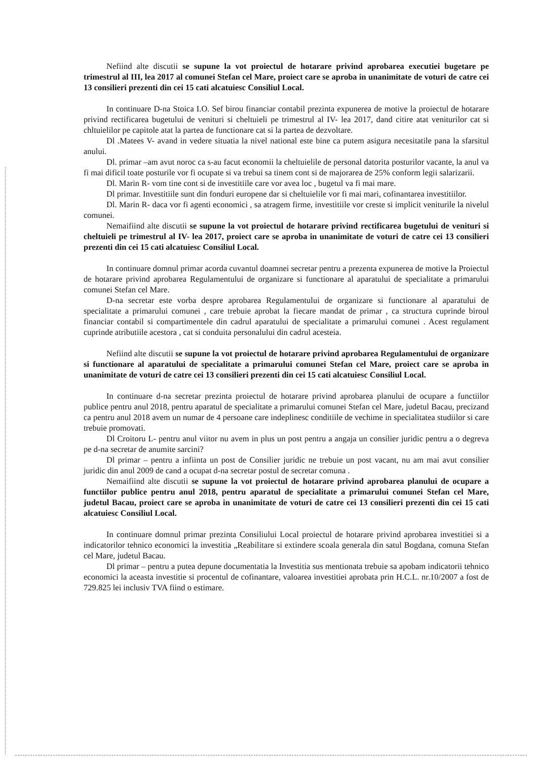Nefiind alte discutii se supune la vot proiectul de hotarare privind aprobarea executiei bugetare pe trimestrul al III, lea 2017 al comunei Stefan cel Mare, proiect care se aproba in unanimitate de voturi de catre cei 13 consilieri prezenti din cei 15 cati alcatuiesc Consiliul Local.
In continuare D-na Stoica I.O. Sef birou financiar contabil prezinta expunerea de motive la proiectul de hotarare privind rectificarea bugetului de venituri si cheltuieli pe trimestrul al IV- lea 2017, dand citire atat veniturilor cat si chltuielilor pe capitole atat la partea de functionare cat si la partea de dezvoltare.
Dl .Matees V- avand in vedere situatia la nivel national este bine ca putem asigura necesitatile pana la sfarsitul anului.
Dl. primar –am avut noroc ca s-au facut economii la cheltuielile de personal datorita posturilor vacante, la anul va fi mai dificil toate posturile vor fi ocupate si va trebui sa tinem cont si de majorarea de 25% conform legii salarizarii.
Dl. Marin R- vom tine cont si de investitiile care vor avea loc , bugetul va fi mai mare.
Dl primar. Investitiile sunt din fonduri europene dar si cheltuielile vor fi mai mari, cofinantarea investitiilor.
Dl. Marin R- daca vor fi agenti economici , sa atragem firme, investitiile vor creste si implicit veniturile la nivelul comunei.
Nemaifiind alte discutii se supune la vot proiectul de hotarare privind rectificarea bugetului de venituri si cheltuieli pe trimestrul al IV- lea 2017, proiect care se aproba in unanimitate de voturi de catre cei 13 consilieri prezenti din cei 15 cati alcatuiesc Consiliul Local.
In continuare domnul primar acorda cuvantul doamnei secretar pentru a prezenta expunerea de motive la Proiectul de hotarare privind aprobarea Regulamentului de organizare si functionare al aparatului de specialitate a primarului comunei Stefan cel Mare.
D-na secretar este vorba despre aprobarea Regulamentului de organizare si functionare al aparatului de specialitate a primarului comunei , care trebuie aprobat la fiecare mandat de primar , ca structura cuprinde biroul financiar contabil si compartimentele din cadrul aparatului de specialitate a primarului comunei . Acest regulament cuprinde atributiile acestora , cat si conduita personalului din cadrul acesteia.
Nefiind alte discutii se supune la vot proiectul de hotarare privind aprobarea Regulamentului de organizare si functionare al aparatului de specialitate a primarului comunei Stefan cel Mare, proiect care se aproba in unanimitate de voturi de catre cei 13 consilieri prezenti din cei 15 cati alcatuiesc Consiliul Local.
In continuare d-na secretar prezinta proiectul de hotarare privind aprobarea planului de ocupare a functiilor publice pentru anul 2018, pentru aparatul de specialitate a primarului comunei Stefan cel Mare, judetul Bacau, precizand ca pentru anul 2018 avem un numar de 4 persoane care indeplinesc conditiile de vechime in specialitatea studiilor si care trebuie promovati.
Dl Croitoru L- pentru anul viitor nu avem in plus un post pentru a angaja un consilier juridic pentru a o degreva pe d-na secretar de anumite sarcini?
Dl primar – pentru a infiinta un post de Consilier juridic ne trebuie un post vacant, nu am mai avut consilier juridic din anul 2009 de cand a ocupat d-na secretar postul de secretar comuna .
Nemaifiind alte discutii se supune la vot proiectul de hotarare privind aprobarea planului de ocupare a functiilor publice pentru anul 2018, pentru aparatul de specialitate a primarului comunei Stefan cel Mare, judetul Bacau, proiect care se aproba in unanimitate de voturi de catre cei 13 consilieri prezenti din cei 15 cati alcatuiesc Consiliul Local.
In continuare domnul primar prezinta Consiliului Local proiectul de hotarare privind aprobarea investitiei si a indicatorilor tehnico economici la investitia „Reabilitare si extindere scoala generala din satul Bogdana, comuna Stefan cel Mare, judetul Bacau.
Dl primar – pentru a putea depune documentatia la Investitia sus mentionata trebuie sa apobam indicatorii tehnico economici la aceasta investitie si procentul de cofinantare, valoarea investitiei aprobata prin H.C.L. nr.10/2007 a fost de 729.825 lei inclusiv TVA fiind o estimare.